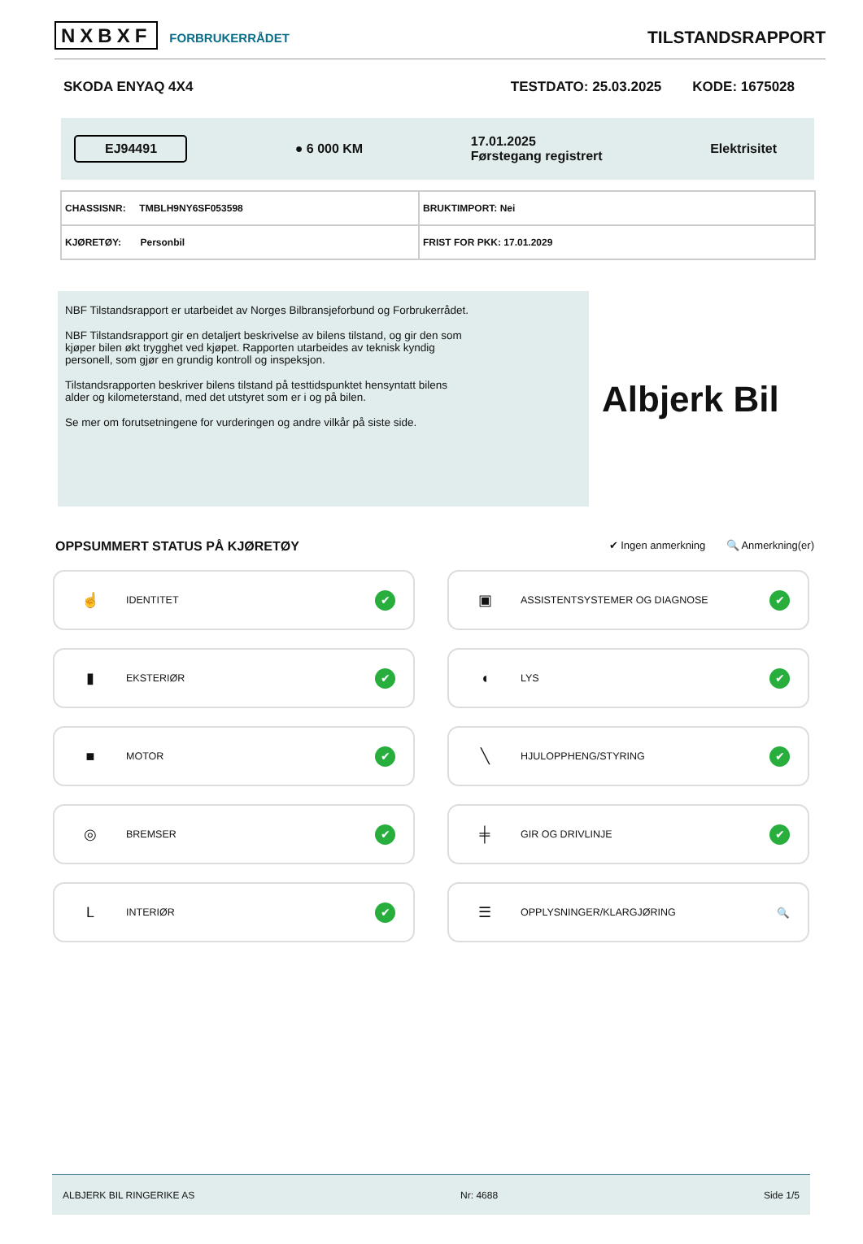NXBXF FORBRUKERRÅDET
TILSTANDSRAPPORT
SKODA ENYAQ 4X4 TESTDATO: 25.03.2025 KODE: 1675028
EJ94491 ● 6 000 KM 17.01.2025
Førstegang registrert Elektrisitet
| CHASSISNR: TMBLH9NY6SF053598 | BRUKTIMPORT: Nei |
| KJØRETØY: Personbil | FRIST FOR PKK: 17.01.2029 |
NBF Tilstandsrapport er utarbeidet av Norges Bilbransjeforbund og Forbrukerrådet.
NBF Tilstandsrapport gir en detaljert beskrivelse av bilens tilstand, og gir den som kjøper bilen økt trygghet ved kjøpet. Rapporten utarbeides av teknisk kyndig personell, som gjør en grundig kontroll og inspeksjon.
Tilstandsrapporten beskriver bilens tilstand på testtidspunktet hensyntatt bilens alder og kilometerstand, med det utstyret som er i og på bilen.
Se mer om forutsetningene for vurderingen og andre vilkår på siste side.
Albjerk Bil
OPPSUMMERT STATUS PÅ KJØRETØY ✔ Ingen anmerkning 🔍 Anmerkning(er)
☝ IDENTITET ✔
▣ ASSISTENTSYSTEMER OG DIAGNOSE ✔
▮ EKSTERIØR ✔
◖ LYS ✔
■ MOTOR ✔
╲ HJULOPPHENG/STYRING ✔
◎ BREMSER ✔
╪ GIR OG DRIVLINJE ✔
L INTERIØR ✔
☰ OPPLYSNINGER/KLARGJØRING 🔍
ALBJERK BIL RINGERIKE AS Nr: 4688 Side 1/5